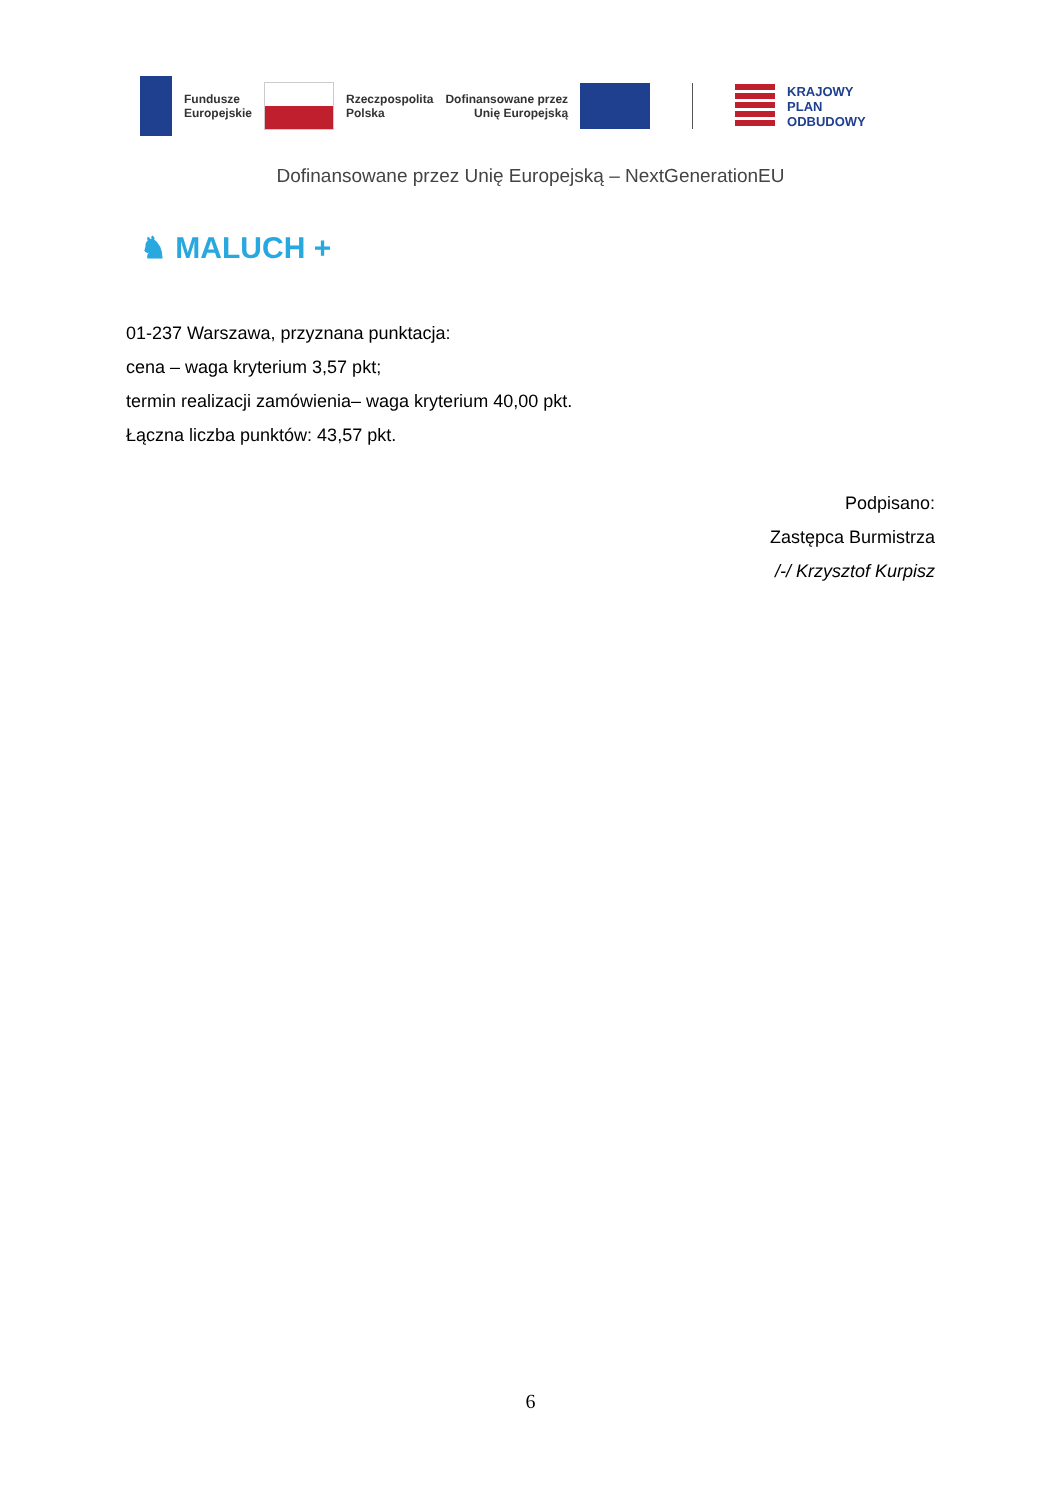Fundusze
Europejskie Rzeczpospolita
Polska Dofinansowane przez
Unię Europejską KRAJOWY
PLAN
ODBUDOWY
Dofinansowane przez Unię Europejską – NextGenerationEU
♞ MALUCH +
01-237 Warszawa, przyznana punktacja:
cena – waga kryterium 3,57 pkt;
termin realizacji zamówienia– waga kryterium 40,00 pkt.
Łączna liczba punktów: 43,57 pkt.
Podpisano:
Zastępca Burmistrza
/-/ Krzysztof Kurpisz
6